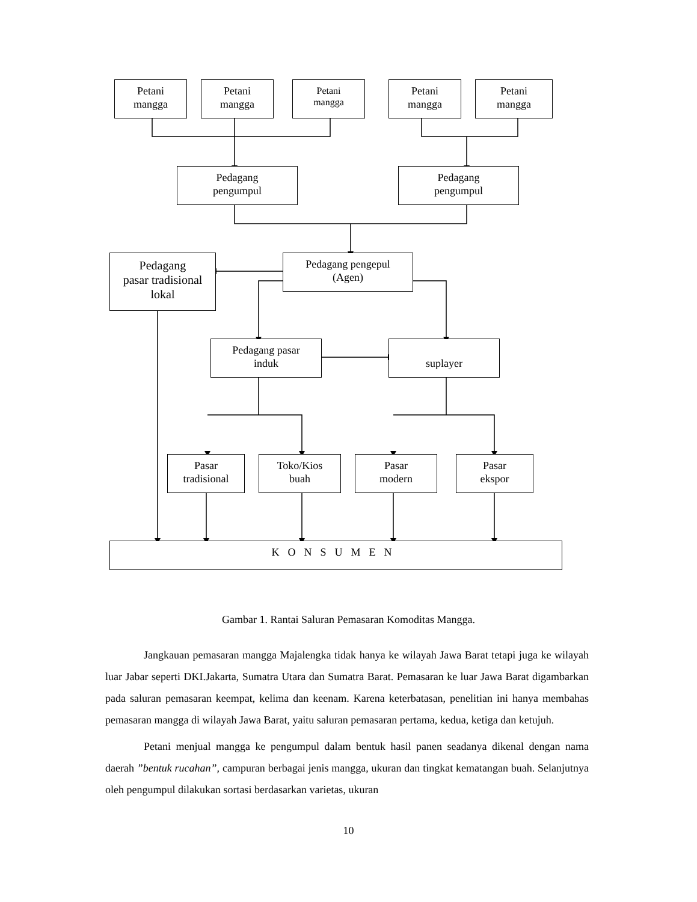Petani
mangga
Petani
mangga
Petani
mangga
Petani
mangga
Petani
mangga
Pedagang
pengumpul
Pedagang
pengumpul
Pedagang
pasar tradisional
lokal
Pedagang pengepul
(Agen)
Pedagang pasar
induk
suplayer
Pasar
tradisional
Toko/Kios
buah
Pasar
modern
Pasar
ekspor
KONSUMEN
Gambar 1. Rantai Saluran Pemasaran Komoditas Mangga.
Jangkauan pemasaran mangga Majalengka tidak hanya ke wilayah Jawa Barat tetapi juga ke wilayah luar Jabar seperti DKI.Jakarta, Sumatra Utara dan Sumatra Barat. Pemasaran ke luar Jawa Barat digambarkan pada saluran pemasaran keempat, kelima dan keenam. Karena keterbatasan, penelitian ini hanya membahas pemasaran mangga di wilayah Jawa Barat, yaitu saluran pemasaran pertama, kedua, ketiga dan ketujuh.
Petani menjual mangga ke pengumpul dalam bentuk hasil panen seadanya dikenal dengan nama daerah ”bentuk rucahan”, campuran berbagai jenis mangga, ukuran dan tingkat kematangan buah. Selanjutnya oleh pengumpul dilakukan sortasi berdasarkan varietas, ukuran
10